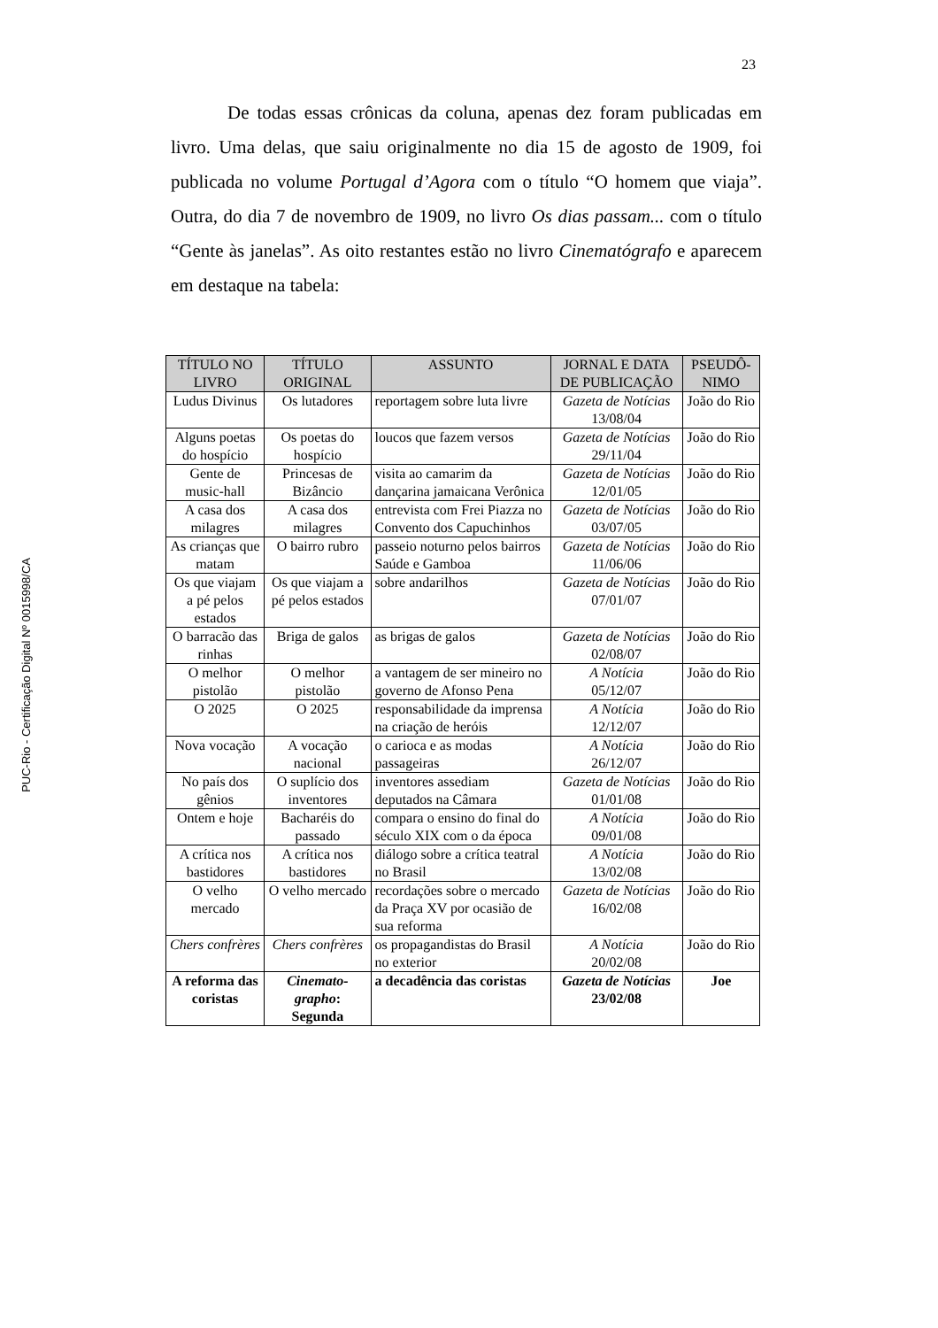23
PUC-Rio - Certificação Digital Nº 0015998/CA
De todas essas crônicas da coluna, apenas dez foram publicadas em livro. Uma delas, que saiu originalmente no dia 15 de agosto de 1909, foi publicada no volume Portugal d’Agora com o título “O homem que viaja”. Outra, do dia 7 de novembro de 1909, no livro Os dias passam... com o título “Gente às janelas”. As oito restantes estão no livro Cinematógrafo e aparecem em destaque na tabela:
| TÍTULO NO LIVRO | TÍTULO ORIGINAL | ASSUNTO | JORNAL E DATA DE PUBLICAÇÃO | PSEUDÔ-NIMO |
| --- | --- | --- | --- | --- |
| Ludus Divinus | Os lutadores | reportagem sobre luta livre | Gazeta de Notícias 13/08/04 | João do Rio |
| Alguns poetas do hospício | Os poetas do hospício | loucos que fazem versos | Gazeta de Notícias 29/11/04 | João do Rio |
| Gente de music-hall | Princesas de Bizâncio | visita ao camarim da dançarina jamaicana Verônica | Gazeta de Notícias 12/01/05 | João do Rio |
| A casa dos milagres | A casa dos milagres | entrevista com Frei Piazza no Convento dos Capuchinhos | Gazeta de Notícias 03/07/05 | João do Rio |
| As crianças que matam | O bairro rubro | passeio noturno pelos bairros Saúde e Gamboa | Gazeta de Notícias 11/06/06 | João do Rio |
| Os que viajam a pé pelos estados | Os que viajam a pé pelos estados | sobre andarilhos | Gazeta de Notícias 07/01/07 | João do Rio |
| O barracão das rinhas | Briga de galos | as brigas de galos | Gazeta de Notícias 02/08/07 | João do Rio |
| O melhor pistolão | O melhor pistolão | a vantagem de ser mineiro no governo de Afonso Pena | A Notícia 05/12/07 | João do Rio |
| O 2025 | O 2025 | responsabilidade da imprensa na criação de heróis | A Notícia 12/12/07 | João do Rio |
| Nova vocação | A vocação nacional | o carioca e as modas passageiras | A Notícia 26/12/07 | João do Rio |
| No país dos gênios | O suplício dos inventores | inventores assediam deputados na Câmara | Gazeta de Notícias 01/01/08 | João do Rio |
| Ontem e hoje | Bacharéis do passado | compara o ensino do final do século XIX com o da época | A Notícia 09/01/08 | João do Rio |
| A crítica nos bastidores | A crítica nos bastidores | diálogo sobre a crítica teatral no Brasil | A Notícia 13/02/08 | João do Rio |
| O velho mercado | O velho mercado | recordações sobre o mercado da Praça XV por ocasião de sua reforma | Gazeta de Notícias 16/02/08 | João do Rio |
| Chers confrères | Chers confrères | os propagandistas do Brasil no exterior | A Notícia 20/02/08 | João do Rio |
| A reforma das coristas | Cinemato-grapho : Segunda | a decadência das coristas | Gazeta de Notícias 23/02/08 | Joe |